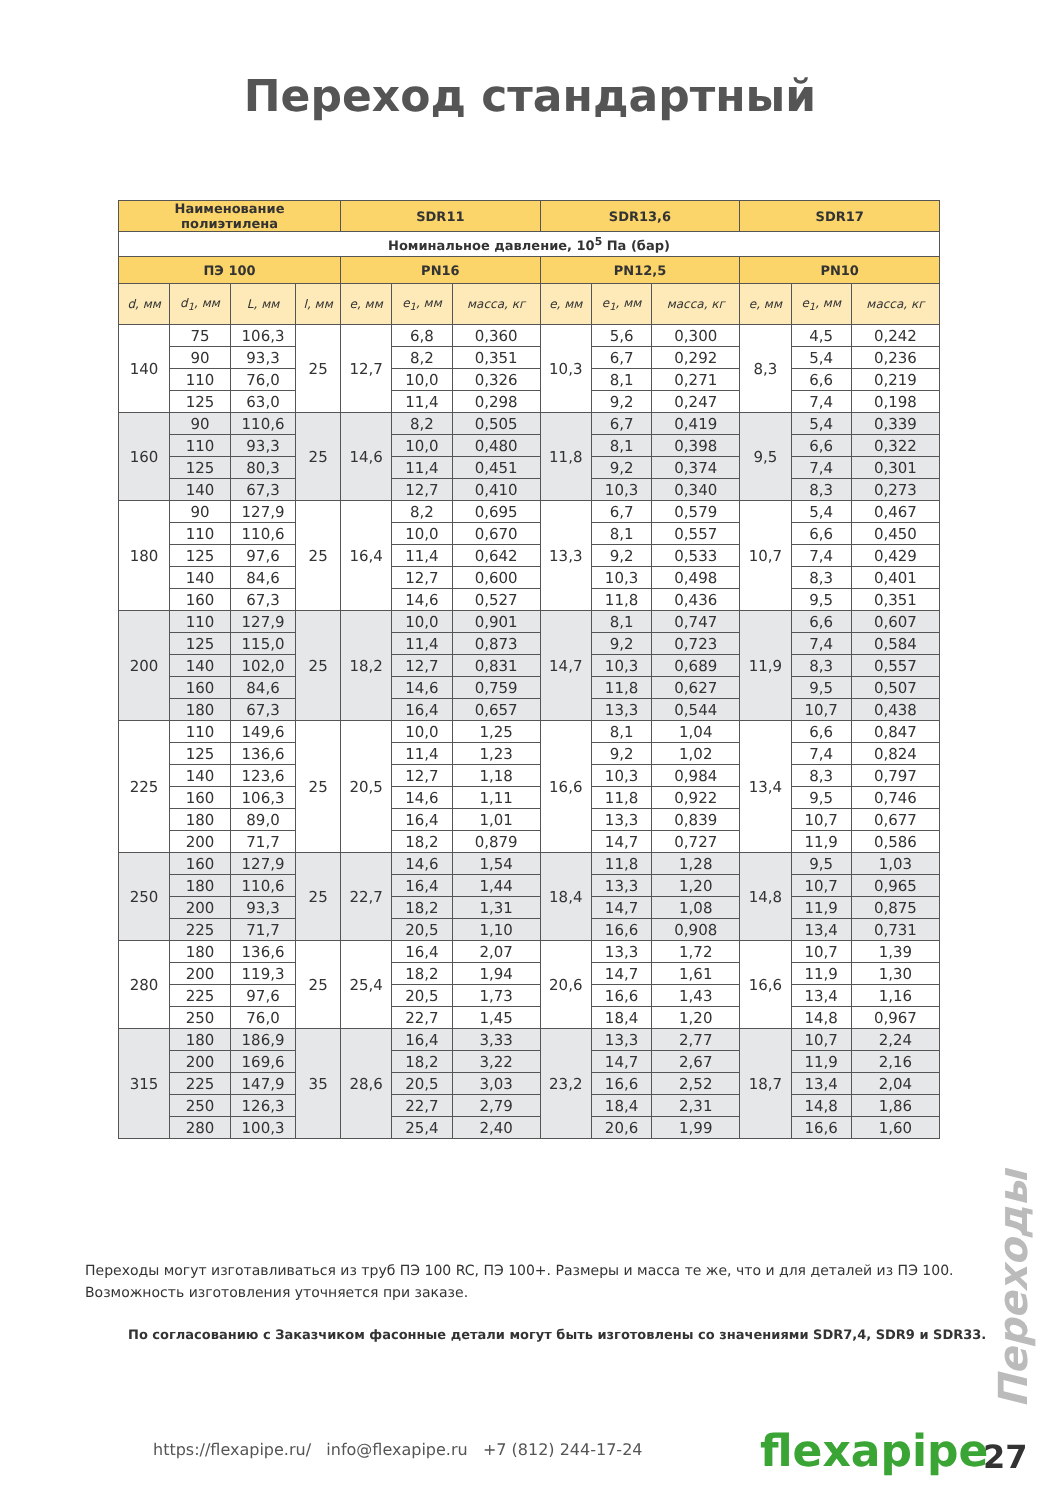Переход стандартный
| Наименование полиэтилена | | | | SDR11 | | | SDR13,6 | | | SDR17 | | |
| --- | --- | --- | --- | --- | --- | --- | --- | --- | --- | --- | --- | --- |
| Номинальное давление, 10<sup>5</sup> Па (бар) | | | | | | | | | | | | |
| ПЭ 100 | | | | PN16 | | | PN12,5 | | | PN10 | | |
| d, мм | d<sub>1</sub>, мм | L, мм | l, мм | e, мм | e<sub>1</sub>, мм | масса, кг | e, мм | e<sub>1</sub>, мм | масса, кг | e, мм | e<sub>1</sub>, мм | масса, кг |
| 140 | 75 | 106,3 | 25 | 12,7 | 6,8 | 0,360 | 10,3 | 5,6 | 0,300 | 8,3 | 4,5 | 0,242 |
| | 90 | 93,3 | | | 8,2 | 0,351 | | 6,7 | 0,292 | | 5,4 | 0,236 |
| | 110 | 76,0 | | | 10,0 | 0,326 | | 8,1 | 0,271 | | 6,6 | 0,219 |
| | 125 | 63,0 | | | 11,4 | 0,298 | | 9,2 | 0,247 | | 7,4 | 0,198 |
| 160 | 90 | 110,6 | 25 | 14,6 | 8,2 | 0,505 | 11,8 | 6,7 | 0,419 | 9,5 | 5,4 | 0,339 |
| | 110 | 93,3 | | | 10,0 | 0,480 | | 8,1 | 0,398 | | 6,6 | 0,322 |
| | 125 | 80,3 | | | 11,4 | 0,451 | | 9,2 | 0,374 | | 7,4 | 0,301 |
| | 140 | 67,3 | | | 12,7 | 0,410 | | 10,3 | 0,340 | | 8,3 | 0,273 |
| 180 | 90 | 127,9 | 25 | 16,4 | 8,2 | 0,695 | 13,3 | 6,7 | 0,579 | 10,7 | 5,4 | 0,467 |
| | 110 | 110,6 | | | 10,0 | 0,670 | | 8,1 | 0,557 | | 6,6 | 0,450 |
| | 125 | 97,6 | | | 11,4 | 0,642 | | 9,2 | 0,533 | | 7,4 | 0,429 |
| | 140 | 84,6 | | | 12,7 | 0,600 | | 10,3 | 0,498 | | 8,3 | 0,401 |
| | 160 | 67,3 | | | 14,6 | 0,527 | | 11,8 | 0,436 | | 9,5 | 0,351 |
| 200 | 110 | 127,9 | 25 | 18,2 | 10,0 | 0,901 | 14,7 | 8,1 | 0,747 | 11,9 | 6,6 | 0,607 |
| | 125 | 115,0 | | | 11,4 | 0,873 | | 9,2 | 0,723 | | 7,4 | 0,584 |
| | 140 | 102,0 | | | 12,7 | 0,831 | | 10,3 | 0,689 | | 8,3 | 0,557 |
| | 160 | 84,6 | | | 14,6 | 0,759 | | 11,8 | 0,627 | | 9,5 | 0,507 |
| | 180 | 67,3 | | | 16,4 | 0,657 | | 13,3 | 0,544 | | 10,7 | 0,438 |
| 225 | 110 | 149,6 | 25 | 20,5 | 10,0 | 1,25 | 16,6 | 8,1 | 1,04 | 13,4 | 6,6 | 0,847 |
| | 125 | 136,6 | | | 11,4 | 1,23 | | 9,2 | 1,02 | | 7,4 | 0,824 |
| | 140 | 123,6 | | | 12,7 | 1,18 | | 10,3 | 0,984 | | 8,3 | 0,797 |
| | 160 | 106,3 | | | 14,6 | 1,11 | | 11,8 | 0,922 | | 9,5 | 0,746 |
| | 180 | 89,0 | | | 16,4 | 1,01 | | 13,3 | 0,839 | | 10,7 | 0,677 |
| | 200 | 71,7 | | | 18,2 | 0,879 | | 14,7 | 0,727 | | 11,9 | 0,586 |
| 250 | 160 | 127,9 | 25 | 22,7 | 14,6 | 1,54 | 18,4 | 11,8 | 1,28 | 14,8 | 9,5 | 1,03 |
| | 180 | 110,6 | | | 16,4 | 1,44 | | 13,3 | 1,20 | | 10,7 | 0,965 |
| | 200 | 93,3 | | | 18,2 | 1,31 | | 14,7 | 1,08 | | 11,9 | 0,875 |
| | 225 | 71,7 | | | 20,5 | 1,10 | | 16,6 | 0,908 | | 13,4 | 0,731 |
| 280 | 180 | 136,6 | 25 | 25,4 | 16,4 | 2,07 | 20,6 | 13,3 | 1,72 | 16,6 | 10,7 | 1,39 |
| | 200 | 119,3 | | | 18,2 | 1,94 | | 14,7 | 1,61 | | 11,9 | 1,30 |
| | 225 | 97,6 | | | 20,5 | 1,73 | | 16,6 | 1,43 | | 13,4 | 1,16 |
| | 250 | 76,0 | | | 22,7 | 1,45 | | 18,4 | 1,20 | | 14,8 | 0,967 |
| 315 | 180 | 186,9 | 35 | 28,6 | 16,4 | 3,33 | 23,2 | 13,3 | 2,77 | 18,7 | 10,7 | 2,24 |
| | 200 | 169,6 | | | 18,2 | 3,22 | | 14,7 | 2,67 | | 11,9 | 2,16 |
| | 225 | 147,9 | | | 20,5 | 3,03 | | 16,6 | 2,52 | | 13,4 | 2,04 |
| | 250 | 126,3 | | | 22,7 | 2,79 | | 18,4 | 2,31 | | 14,8 | 1,86 |
| | 280 | 100,3 | | | 25,4 | 2,40 | | 20,6 | 1,99 | | 16,6 | 1,60 |
Переходы могут изготавливаться из труб ПЭ 100 RC, ПЭ 100+. Размеры и масса те же, что и для деталей из ПЭ 100. Возможность изготовления уточняется при заказе.
По согласованию с Заказчиком фасонные детали могут быть изготовлены со значениями SDR7,4, SDR9 и SDR33.
Переходы
https://flexapipe.ru/ info@flexapipe.ru +7 (812) 244-17-24
flexapipe 27